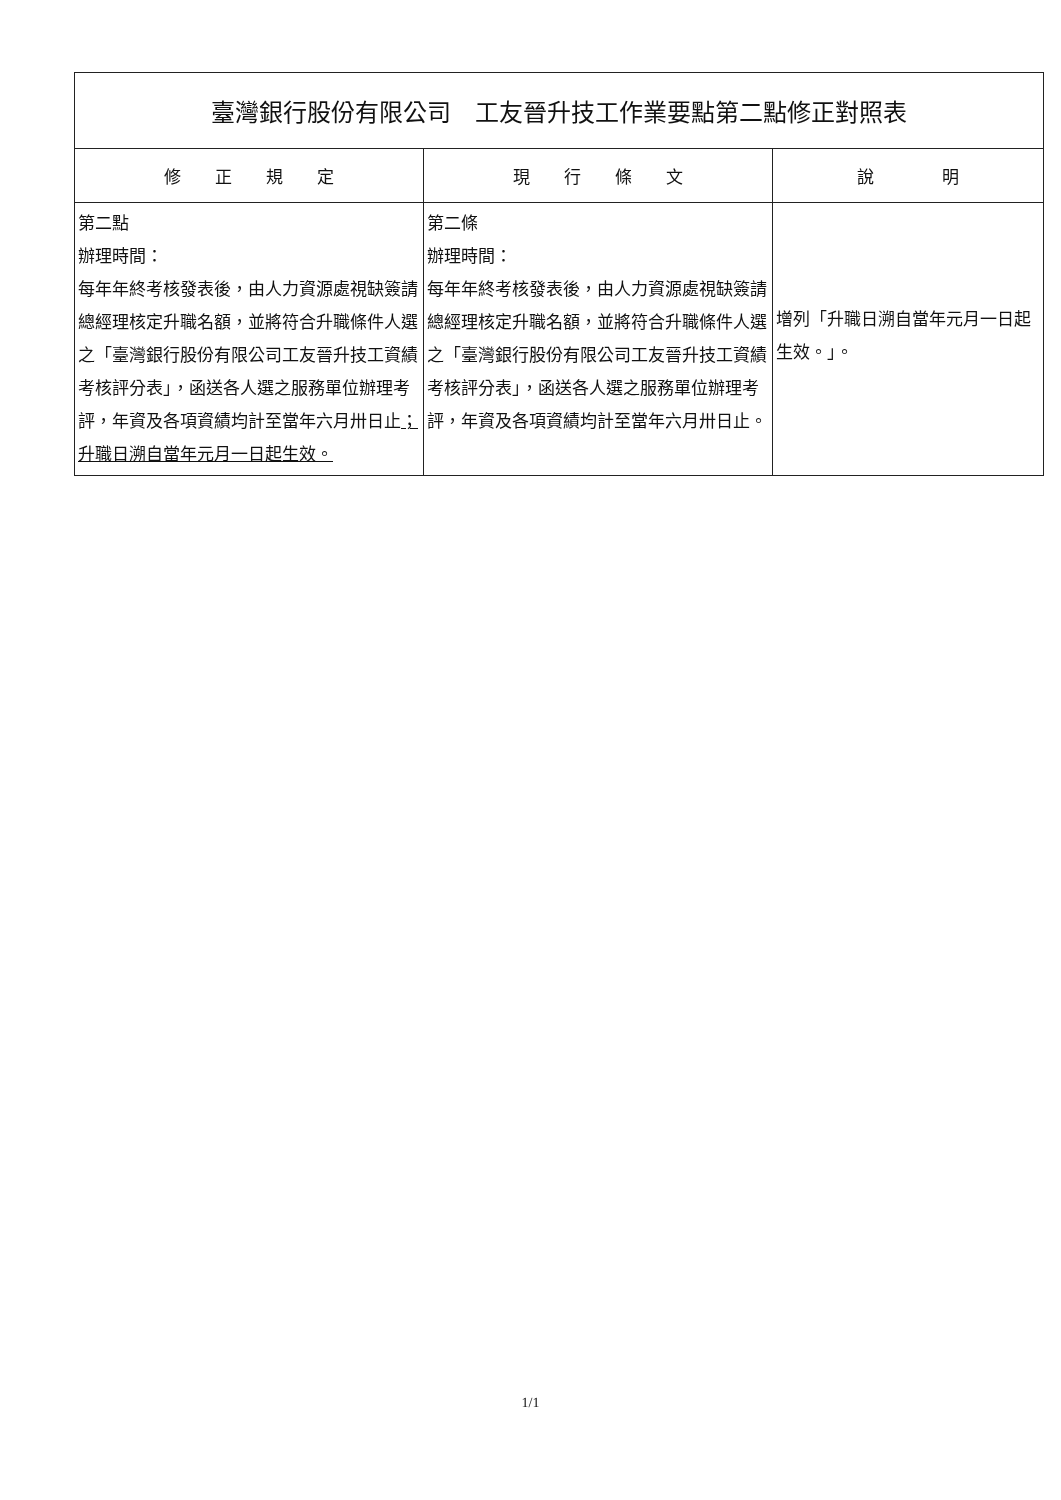| 臺灣銀行股份有限公司 工友晉升技工作業要點第二點修正對照表 | | |
| 修 正 規 定 | 現 行 條 文 | 說 明 |
| 第二點 辦理時間： 每年年終考核發表後，由人力資源處視缺簽請總經理核定升職名額，並將符合升職條件人選之「臺灣銀行股份有限公司工友晉升技工資績考核評分表」，函送各人選之服務單位辦理考評，年資及各項資績均計至當年六月卅日止 ；升職日溯自當年元月一日起生效。 | 第二條 辦理時間： 每年年終考核發表後，由人力資源處視缺簽請總經理核定升職名額，並將符合升職條件人選之「臺灣銀行股份有限公司工友晉升技工資績考核評分表」，函送各人選之服務單位辦理考評，年資及各項資績均計至當年六月卅日止。 | 增列「升職日溯自當年元月一日起生效。」。 |
1/1